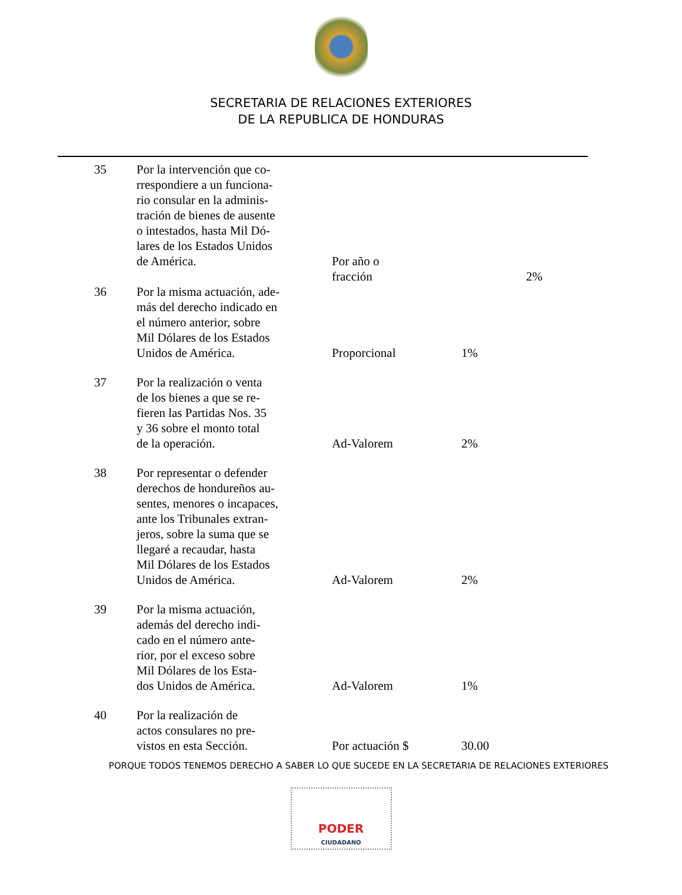SECRETARIA DE RELACIONES EXTERIORES
DE LA REPUBLICA DE HONDURAS
| 35 | Por la intervención que co- rrespondiere a un funciona- rio consular en la adminis- tración de bienes de ausente o intestados, hasta Mil Dó- lares de los Estados Unidos de América. | Por año o fracción | | 2% |
| 36 | Por la misma actuación, ade- más del derecho indicado en el número anterior, sobre Mil Dólares de los Estados Unidos de América. | Proporcional | 1% | |
| 37 | Por la realización o venta de los bienes a que se re- fieren las Partidas Nos. 35 y 36 sobre el monto total de la operación. | Ad-Valorem | 2% | |
| 38 | Por representar o defender derechos de hondureños au- sentes, menores o incapaces, ante los Tribunales extran- jeros, sobre la suma que se llegaré a recaudar, hasta Mil Dólares de los Estados Unidos de América. | Ad-Valorem | 2% | |
| 39 | Por la misma actuación, además del derecho indi- cado en el número ante- rior, por el exceso sobre Mil Dólares de los Esta- dos Unidos de América. | Ad-Valorem | 1% | |
| 40 | Por la realización de actos consulares no pre- vistos en esta Sección. | Por actuación $ | 30.00 | |
PORQUE TODOS TENEMOS DERECHO A SABER LO QUE SUCEDE EN LA SECRETARIA DE RELACIONES EXTERIORES
PODER
CIUDADANO